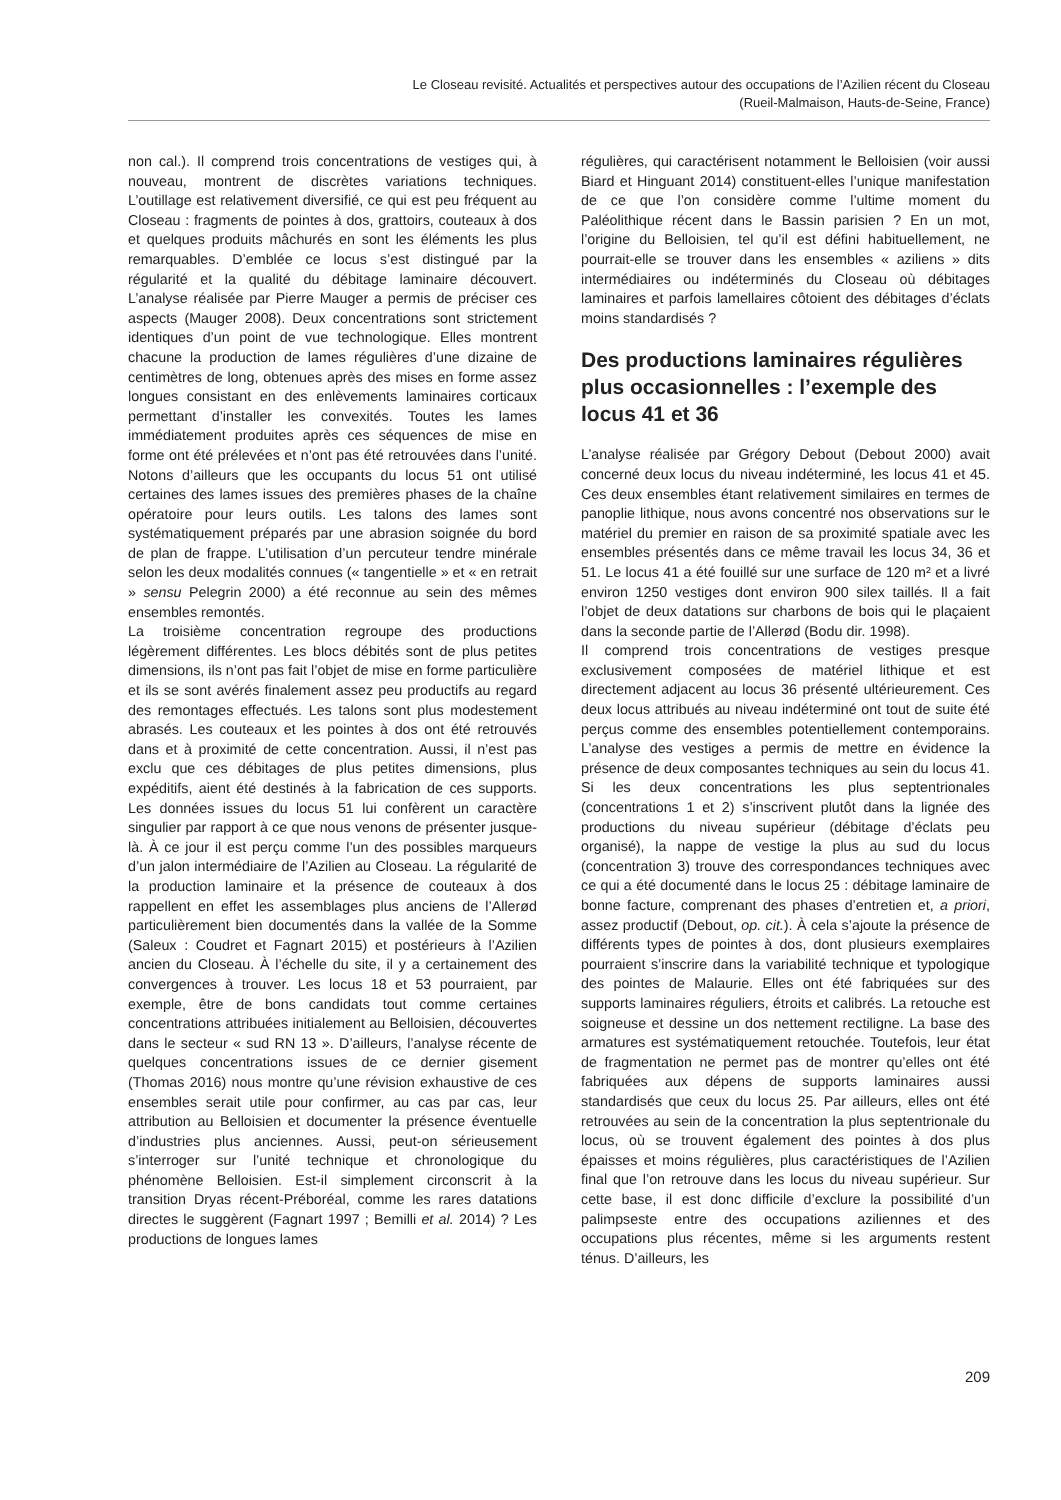Le Closeau revisité. Actualités et perspectives autour des occupations de l’Azilien récent du Closeau
(Rueil-Malmaison, Hauts-de-Seine, France)
non cal.). Il comprend trois concentrations de vestiges qui, à nouveau, montrent de discrètes variations techniques. L’outillage est relativement diversifié, ce qui est peu fréquent au Closeau : fragments de pointes à dos, grattoirs, couteaux à dos et quelques produits mâchurés en sont les éléments les plus remarquables. D’emblée ce locus s’est distingué par la régularité et la qualité du débitage laminaire découvert. L’analyse réalisée par Pierre Mauger a permis de préciser ces aspects (Mauger 2008). Deux concentrations sont strictement identiques d’un point de vue technologique. Elles montrent chacune la production de lames régulières d’une dizaine de centimètres de long, obtenues après des mises en forme assez longues consistant en des enlèvements laminaires corticaux permettant d’installer les convexités. Toutes les lames immédiatement produites après ces séquences de mise en forme ont été prélevées et n’ont pas été retrouvées dans l’unité. Notons d’ailleurs que les occupants du locus 51 ont utilisé certaines des lames issues des premières phases de la chaîne opératoire pour leurs outils. Les talons des lames sont systématiquement préparés par une abrasion soignée du bord de plan de frappe. L’utilisation d’un percuteur tendre minérale selon les deux modalités connues (« tangentielle » et « en retrait » sensu Pelegrin 2000) a été reconnue au sein des mêmes ensembles remontés.
La troisième concentration regroupe des productions légèrement différentes. Les blocs débités sont de plus petites dimensions, ils n’ont pas fait l’objet de mise en forme particulière et ils se sont avérés finalement assez peu productifs au regard des remontages effectués. Les talons sont plus modestement abrasés. Les couteaux et les pointes à dos ont été retrouvés dans et à proximité de cette concentration. Aussi, il n’est pas exclu que ces débitages de plus petites dimensions, plus expéditifs, aient été destinés à la fabrication de ces supports. Les données issues du locus 51 lui confèrent un caractère singulier par rapport à ce que nous venons de présenter jusque-là. À ce jour il est perçu comme l’un des possibles marqueurs d’un jalon intermédiaire de l’Azilien au Closeau. La régularité de la production laminaire et la présence de couteaux à dos rappellent en effet les assemblages plus anciens de l’Allerød particulièrement bien documentés dans la vallée de la Somme (Saleux : Coudret et Fagnart 2015) et postérieurs à l’Azilien ancien du Closeau. À l’échelle du site, il y a certainement des convergences à trouver. Les locus 18 et 53 pourraient, par exemple, être de bons candidats tout comme certaines concentrations attribuées initialement au Belloisien, découvertes dans le secteur « sud RN 13 ». D’ailleurs, l’analyse récente de quelques concentrations issues de ce dernier gisement (Thomas 2016) nous montre qu’une révision exhaustive de ces ensembles serait utile pour confirmer, au cas par cas, leur attribution au Belloisien et documenter la présence éventuelle d’industries plus anciennes. Aussi, peut-on sérieusement s’interroger sur l’unité technique et chronologique du phénomène Belloisien. Est-il simplement circonscrit à la transition Dryas récent-Préboréal, comme les rares datations directes le suggèrent (Fagnart 1997 ; Bemilli et al. 2014) ? Les productions de longues lames
régulières, qui caractérisent notamment le Belloisien (voir aussi Biard et Hinguant 2014) constituent-elles l’unique manifestation de ce que l’on considère comme l’ultime moment du Paléolithique récent dans le Bassin parisien ? En un mot, l’origine du Belloisien, tel qu’il est défini habituellement, ne pourrait-elle se trouver dans les ensembles « aziliens » dits intermédiaires ou indéterminés du Closeau où débitages laminaires et parfois lamellaires côtoient des débitages d’éclats moins standardisés ?
Des productions laminaires régulières plus occasionnelles : l’exemple des locus 41 et 36
L’analyse réalisée par Grégory Debout (Debout 2000) avait concerné deux locus du niveau indéterminé, les locus 41 et 45. Ces deux ensembles étant relativement similaires en termes de panoplie lithique, nous avons concentré nos observations sur le matériel du premier en raison de sa proximité spatiale avec les ensembles présentés dans ce même travail les locus 34, 36 et 51. Le locus 41 a été fouillé sur une surface de 120 m² et a livré environ 1250 vestiges dont environ 900 silex taillés. Il a fait l’objet de deux datations sur charbons de bois qui le plaçaient dans la seconde partie de l’Allerød (Bodu dir. 1998).
Il comprend trois concentrations de vestiges presque exclusivement composées de matériel lithique et est directement adjacent au locus 36 présenté ultérieurement. Ces deux locus attribués au niveau indéterminé ont tout de suite été perçus comme des ensembles potentiellement contemporains. L’analyse des vestiges a permis de mettre en évidence la présence de deux composantes techniques au sein du locus 41. Si les deux concentrations les plus septentrionales (concentrations 1 et 2) s’inscrivent plutôt dans la lignée des productions du niveau supérieur (débitage d’éclats peu organisé), la nappe de vestige la plus au sud du locus (concentration 3) trouve des correspondances techniques avec ce qui a été documenté dans le locus 25 : débitage laminaire de bonne facture, comprenant des phases d’entretien et, a priori, assez productif (Debout, op. cit.). À cela s’ajoute la présence de différents types de pointes à dos, dont plusieurs exemplaires pourraient s’inscrire dans la variabilité technique et typologique des pointes de Malaurie. Elles ont été fabriquées sur des supports laminaires réguliers, étroits et calibrés. La retouche est soigneuse et dessine un dos nettement rectiligne. La base des armatures est systématiquement retouchée. Toutefois, leur état de fragmentation ne permet pas de montrer qu’elles ont été fabriquées aux dépens de supports laminaires aussi standardisés que ceux du locus 25. Par ailleurs, elles ont été retrouvées au sein de la concentration la plus septentrionale du locus, où se trouvent également des pointes à dos plus épaisses et moins régulières, plus caractéristiques de l’Azilien final que l’on retrouve dans les locus du niveau supérieur. Sur cette base, il est donc difficile d’exclure la possibilité d’un palimpseste entre des occupations aziliennes et des occupations plus récentes, même si les arguments restent ténus. D’ailleurs, les
209